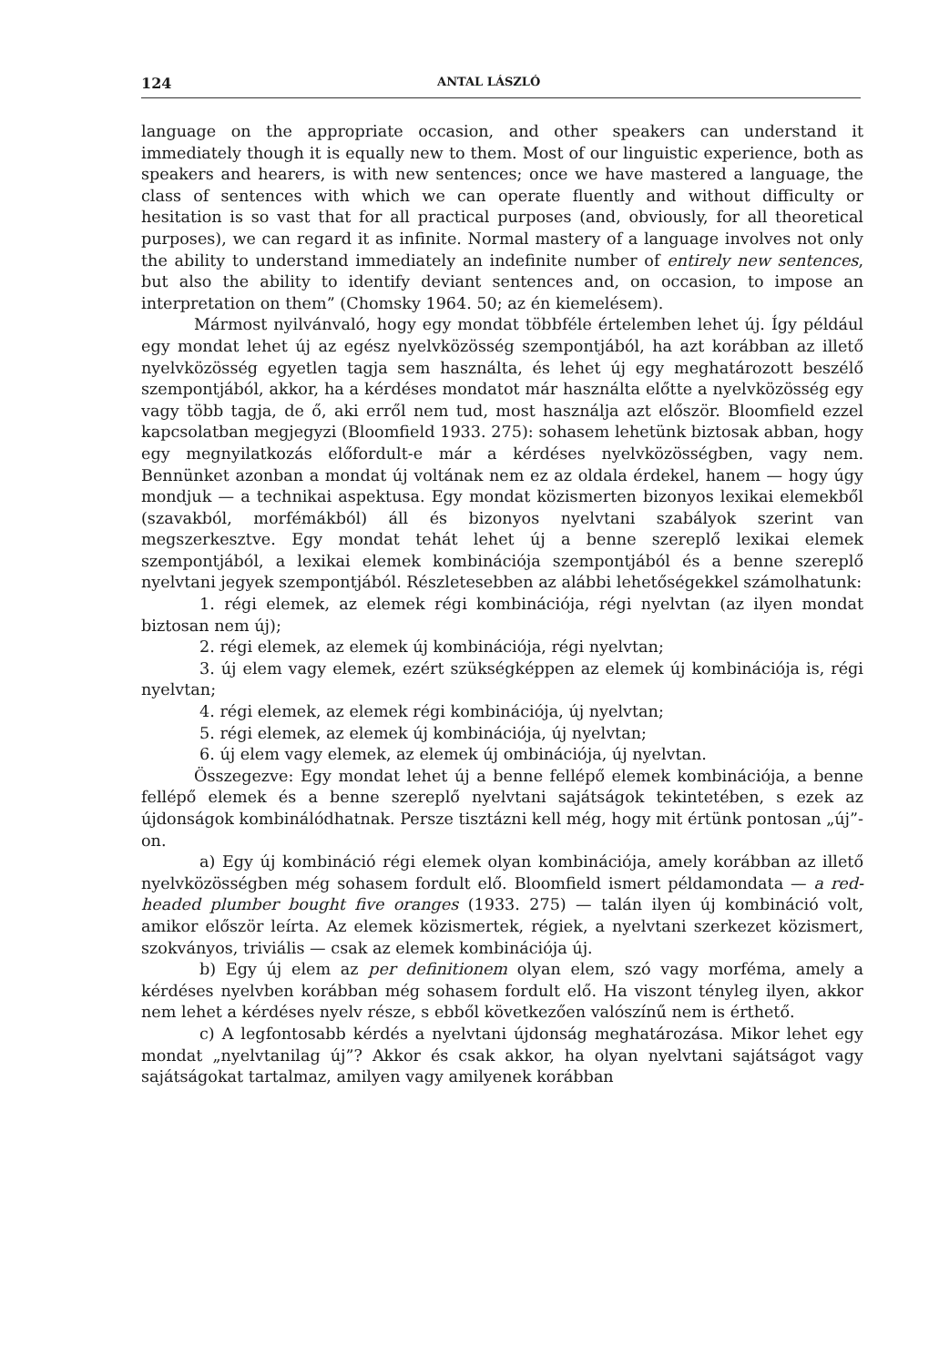124 ANTAL LÁSZLÓ
language on the appropriate occasion, and other speakers can understand it immediately though it is equally new to them. Most of our linguistic experience, both as speakers and hearers, is with new sentences; once we have mastered a language, the class of sentences with which we can operate fluently and without difficulty or hesitation is so vast that for all practical purposes (and, obviously, for all theoretical purposes), we can regard it as infinite. Normal mastery of a language involves not only the ability to understand immediately an indefinite number of entirely new sentences, but also the ability to identify deviant sentences and, on occasion, to impose an interpretation on them” (Chomsky 1964. 50; az én kiemelésem).
Mármost nyilvánvaló, hogy egy mondat többféle értelemben lehet új. Így például egy mondat lehet új az egész nyelvközösség szempontjából, ha azt korábban az illető nyelvközösség egyetlen tagja sem használta, és lehet új egy meghatározott beszélő szempontjából, akkor, ha a kérdéses mondatot már használta előtte a nyelvközösség egy vagy több tagja, de ő, aki erről nem tud, most használja azt először. Bloomfield ezzel kapcsolatban megjegyzi (Bloomfield 1933. 275): sohasem lehetünk biztosak abban, hogy egy megnyilatkozás előfordult-e már a kérdéses nyelvközösségben, vagy nem. Bennünket azonban a mondat új voltának nem ez az oldala érdekel, hanem — hogy úgy mondjuk — a technikai aspektusa. Egy mondat közismerten bizonyos lexikai elemekből (szavakból, morfémákból) áll és bizonyos nyelvtani szabályok szerint van megszerkesztve. Egy mondat tehát lehet új a benne szereplő lexikai elemek szempontjából, a lexikai elemek kombinációja szempontjából és a benne szereplő nyelvtani jegyek szempontjából. Részletesebben az alábbi lehetőségekkel számolhatunk:
1. régi elemek, az elemek régi kombinációja, régi nyelvtan (az ilyen mondat biztosan nem új);
2. régi elemek, az elemek új kombinációja, régi nyelvtan;
3. új elem vagy elemek, ezért szükségképpen az elemek új kombinációja is, régi nyelvtan;
4. régi elemek, az elemek régi kombinációja, új nyelvtan;
5. régi elemek, az elemek új kombinációja, új nyelvtan;
6. új elem vagy elemek, az elemek új ombinációja, új nyelvtan.
Összegezve: Egy mondat lehet új a benne fellépő elemek kombinációja, a benne fellépő elemek és a benne szereplő nyelvtani sajátságok tekintetében, s ezek az újdonságok kombinálódhatnak. Persze tisztázni kell még, hogy mit értünk pontosan „új”-on.
a) Egy új kombináció régi elemek olyan kombinációja, amely korábban az illető nyelvközösségben még sohasem fordult elő. Bloomfield ismert példamondata — a red-headed plumber bought five oranges (1933. 275) — talán ilyen új kombináció volt, amikor először leírta. Az elemek közismertek, régiek, a nyelvtani szerkezet közismert, szokványos, triviális — csak az elemek kombinációja új.
b) Egy új elem az per definitionem olyan elem, szó vagy morféma, amely a kérdéses nyelvben korábban még sohasem fordult elő. Ha viszont tényleg ilyen, akkor nem lehet a kérdéses nyelv része, s ebből következően valószínű nem is érthető.
c) A legfontosabb kérdés a nyelvtani újdonság meghatározása. Mikor lehet egy mondat „nyelvtanilag új”? Akkor és csak akkor, ha olyan nyelvtani sajátságot vagy sajátságokat tartalmaz, amilyen vagy amilyenek korábban